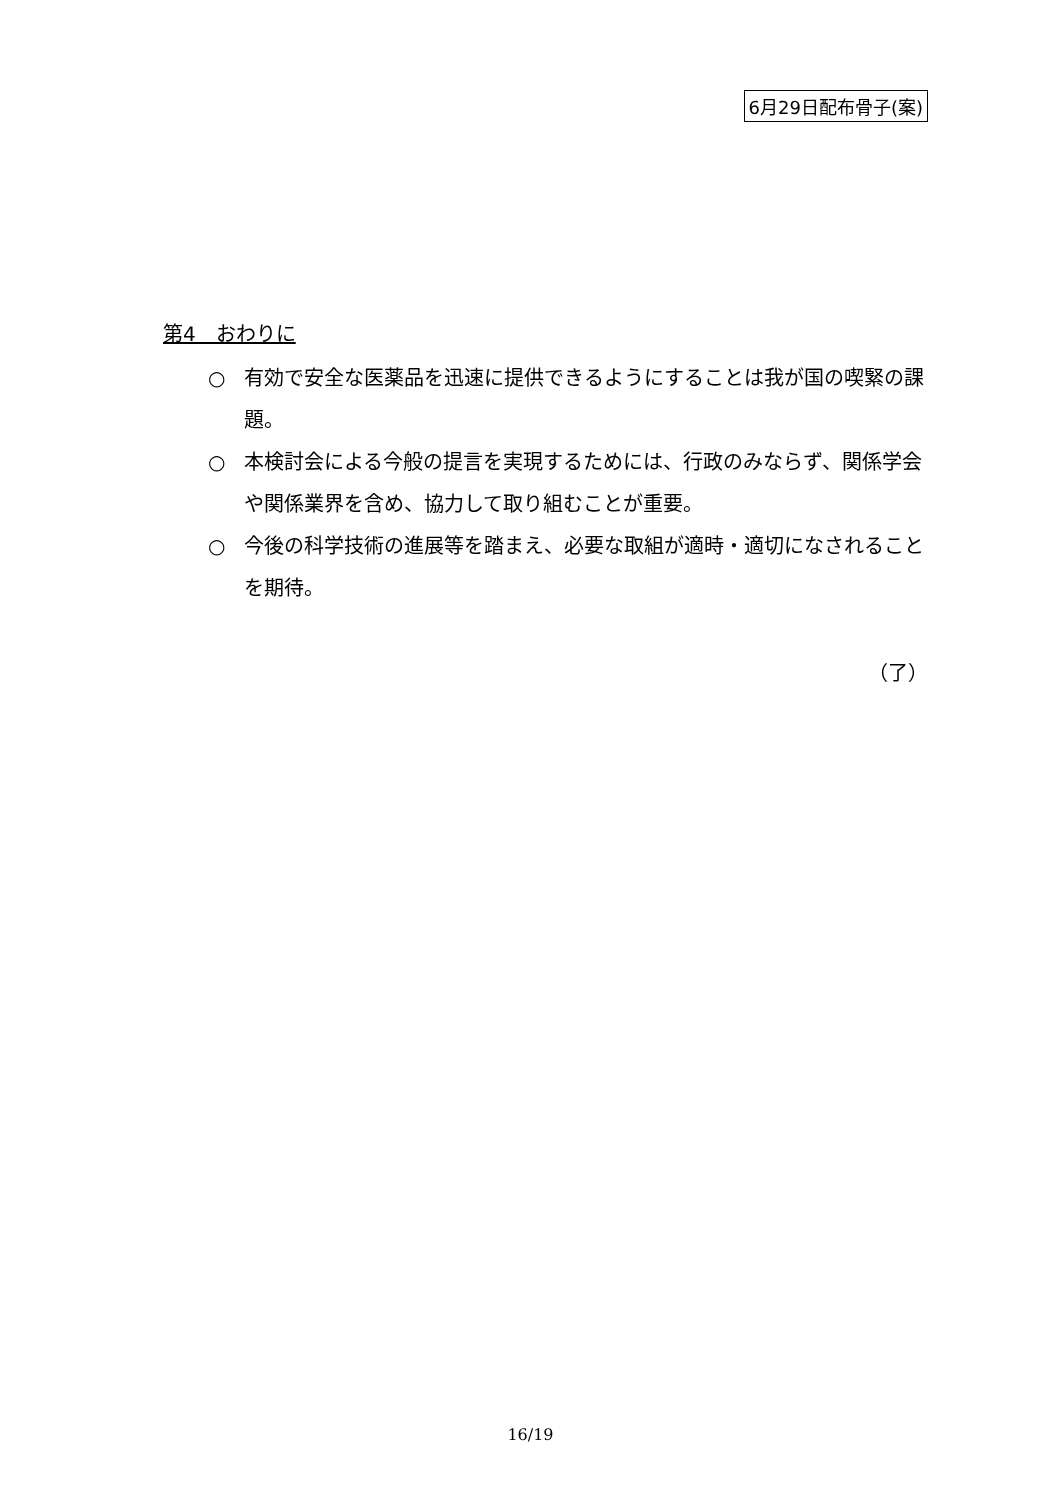6月29日配布骨子(案)
第4　おわりに
○ 有効で安全な医薬品を迅速に提供できるようにすることは我が国の喫緊の課題。
○ 本検討会による今般の提言を実現するためには、行政のみならず、関係学会や関係業界を含め、協力して取り組むことが重要。
○ 今後の科学技術の進展等を踏まえ、必要な取組が適時・適切になされることを期待。
（了）
16/19